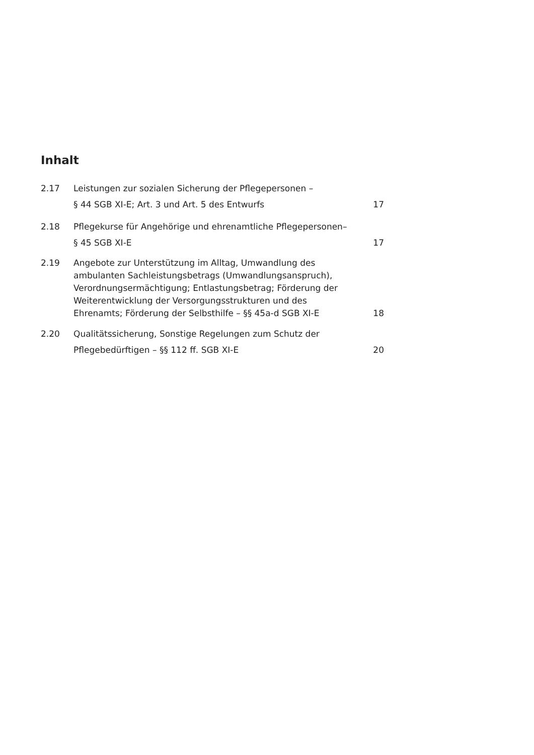Inhalt
2.17 Leistungen zur sozialen Sicherung der Pflegepersonen –
§ 44 SGB XI-E; Art. 3 und Art. 5 des Entwurfs 17
2.18 Pflegekurse für Angehörige und ehrenamtliche Pflegepersonen–
§ 45 SGB XI-E 17
2.19 Angebote zur Unterstützung im Alltag, Umwandlung des
ambulanten Sachleistungsbetrags (Umwandlungsanspruch),
Verordnungsermächtigung; Entlastungsbetrag; Förderung der
Weiterentwicklung der Versorgungsstrukturen und des
Ehrenamts; Förderung der Selbsthilfe – §§ 45a-d SGB XI-E 18
2.20 Qualitätssicherung, Sonstige Regelungen zum Schutz der
Pflegebedürftigen – §§ 112 ff. SGB XI-E 20